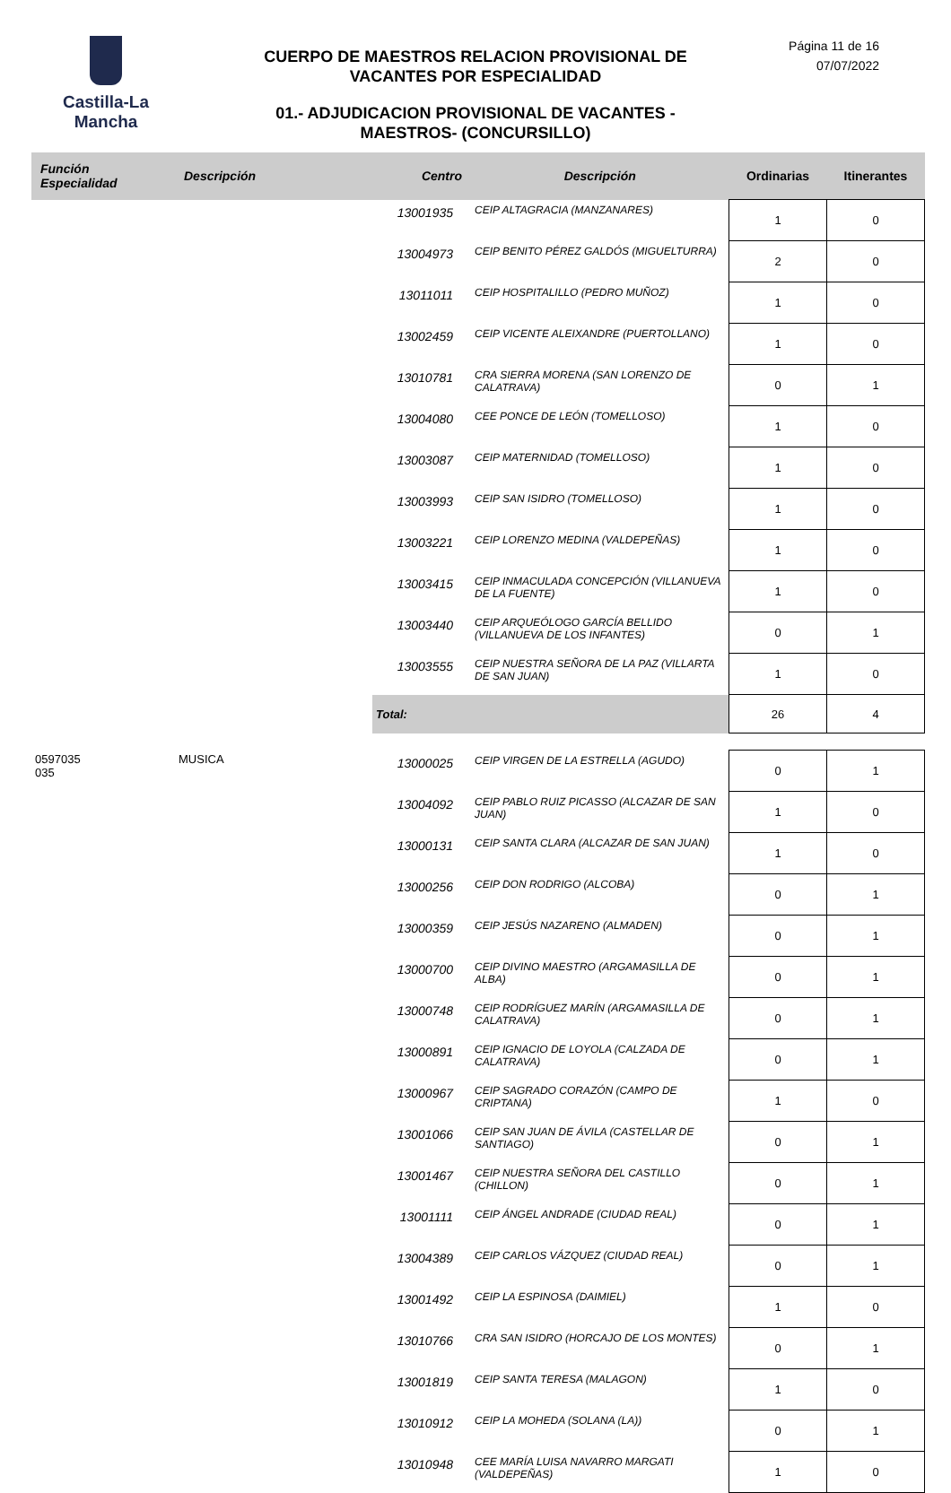Castilla-La Mancha
CUERPO DE MAESTROS RELACION PROVISIONAL DE VACANTES POR ESPECIALIDAD
01.- ADJUDICACION PROVISIONAL DE VACANTES - MAESTROS- (CONCURSILLO)
Página 11 de 16
07/07/2022
| Función Especialidad | Descripción | Centro | Descripción | Ordinarias | Itinerantes |
| --- | --- | --- | --- | --- | --- |
| | | 13001935 | CEIP ALTAGRACIA (MANZANARES) | 1 | 0 |
| | | 13004973 | CEIP BENITO PÉREZ GALDÓS (MIGUELTURRA) | 2 | 0 |
| | | 13011011 | CEIP HOSPITALILLO (PEDRO MUÑOZ) | 1 | 0 |
| | | 13002459 | CEIP VICENTE ALEIXANDRE (PUERTOLLANO) | 1 | 0 |
| | | 13010781 | CRA SIERRA MORENA (SAN LORENZO DE CALATRAVA) | 0 | 1 |
| | | 13004080 | CEE PONCE DE LEÓN (TOMELLOSO) | 1 | 0 |
| | | 13003087 | CEIP MATERNIDAD (TOMELLOSO) | 1 | 0 |
| | | 13003993 | CEIP SAN ISIDRO (TOMELLOSO) | 1 | 0 |
| | | 13003221 | CEIP LORENZO MEDINA (VALDEPEÑAS) | 1 | 0 |
| | | 13003415 | CEIP INMACULADA CONCEPCIÓN (VILLANUEVA DE LA FUENTE) | 1 | 0 |
| | | 13003440 | CEIP ARQUEÓLOGO GARCÍA BELLIDO (VILLANUEVA DE LOS INFANTES) | 0 | 1 |
| | | 13003555 | CEIP NUESTRA SEÑORA DE LA PAZ (VILLARTA DE SAN JUAN) | 1 | 0 |
| | | Total: | | 26 | 4 |
| 0597035 035 | MUSICA | 13000025 | CEIP VIRGEN DE LA ESTRELLA (AGUDO) | 0 | 1 |
| | | 13004092 | CEIP PABLO RUIZ PICASSO (ALCAZAR DE SAN JUAN) | 1 | 0 |
| | | 13000131 | CEIP SANTA CLARA (ALCAZAR DE SAN JUAN) | 1 | 0 |
| | | 13000256 | CEIP DON RODRIGO (ALCOBA) | 0 | 1 |
| | | 13000359 | CEIP JESÚS NAZARENO (ALMADEN) | 0 | 1 |
| | | 13000700 | CEIP DIVINO MAESTRO (ARGAMASILLA DE ALBA) | 0 | 1 |
| | | 13000748 | CEIP RODRÍGUEZ MARÍN (ARGAMASILLA DE CALATRAVA) | 0 | 1 |
| | | 13000891 | CEIP IGNACIO DE LOYOLA (CALZADA DE CALATRAVA) | 0 | 1 |
| | | 13000967 | CEIP SAGRADO CORAZÓN (CAMPO DE CRIPTANA) | 1 | 0 |
| | | 13001066 | CEIP SAN JUAN DE ÁVILA (CASTELLAR DE SANTIAGO) | 0 | 1 |
| | | 13001467 | CEIP NUESTRA SEÑORA DEL CASTILLO (CHILLON) | 0 | 1 |
| | | 13001111 | CEIP ÁNGEL ANDRADE (CIUDAD REAL) | 0 | 1 |
| | | 13004389 | CEIP CARLOS VÁZQUEZ (CIUDAD REAL) | 0 | 1 |
| | | 13001492 | CEIP LA ESPINOSA (DAIMIEL) | 1 | 0 |
| | | 13010766 | CRA SAN ISIDRO (HORCAJO DE LOS MONTES) | 0 | 1 |
| | | 13001819 | CEIP SANTA TERESA (MALAGON) | 1 | 0 |
| | | 13010912 | CEIP LA MOHEDA (SOLANA (LA)) | 0 | 1 |
| | | 13010948 | CEE MARÍA LUISA NAVARRO MARGATI (VALDEPEÑAS) | 1 | 0 |